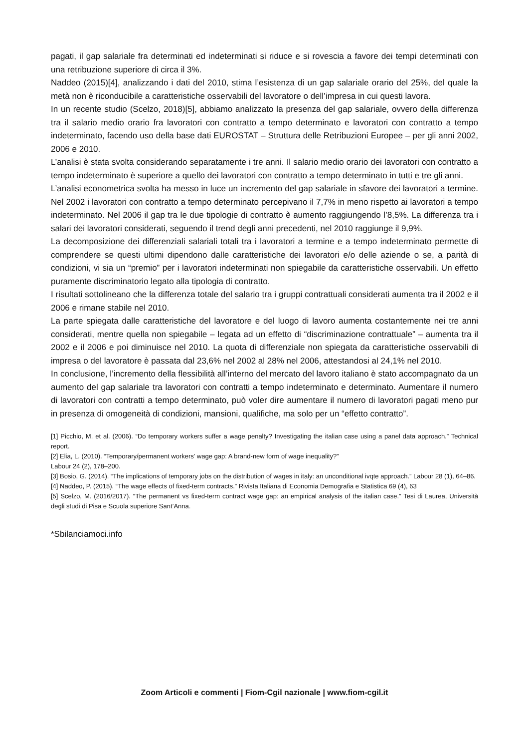pagati, il gap salariale fra determinati ed indeterminati si riduce e si rovescia a favore dei tempi determinati con una retribuzione superiore di circa il 3%.
Naddeo (2015)[4], analizzando i dati del 2010, stima l’esistenza di un gap salariale orario del 25%, del quale la metà non è riconducibile a caratteristiche osservabili del lavoratore o dell’impresa in cui questi lavora.
In un recente studio (Scelzo, 2018)[5], abbiamo analizzato la presenza del gap salariale, ovvero della differenza tra il salario medio orario fra lavoratori con contratto a tempo determinato e lavoratori con contratto a tempo indeterminato, facendo uso della base dati EUROSTAT – Struttura delle Retribuzioni Europee – per gli anni 2002, 2006 e 2010.
L’analisi è stata svolta considerando separatamente i tre anni. Il salario medio orario dei lavoratori con contratto a tempo indeterminato è superiore a quello dei lavoratori con contratto a tempo determinato in tutti e tre gli anni.
L’analisi econometrica svolta ha messo in luce un incremento del gap salariale in sfavore dei lavoratori a termine. Nel 2002 i lavoratori con contratto a tempo determinato percepivano il 7,7% in meno rispetto ai lavoratori a tempo indeterminato. Nel 2006 il gap tra le due tipologie di contratto è aumento raggiungendo l’8,5%. La differenza tra i salari dei lavoratori considerati, seguendo il trend degli anni precedenti, nel 2010 raggiunge il 9,9%.
La decomposizione dei differenziali salariali totali tra i lavoratori a termine e a tempo indeterminato permette di comprendere se questi ultimi dipendono dalle caratteristiche dei lavoratori e/o delle aziende o se, a parità di condizioni, vi sia un “premio” per i lavoratori indeterminati non spiegabile da caratteristiche osservabili. Un effetto puramente discriminatorio legato alla tipologia di contratto.
I risultati sottolineano che la differenza totale del salario tra i gruppi contrattuali considerati aumenta tra il 2002 e il 2006 e rimane stabile nel 2010.
La parte spiegata dalle caratteristiche del lavoratore e del luogo di lavoro aumenta costantemente nei tre anni considerati, mentre quella non spiegabile – legata ad un effetto di “discriminazione contrattuale” – aumenta tra il 2002 e il 2006 e poi diminuisce nel 2010. La quota di differenziale non spiegata da caratteristiche osservabili di impresa o del lavoratore è passata dal 23,6% nel 2002 al 28% nel 2006, attestandosi al 24,1% nel 2010.
In conclusione, l’incremento della flessibilità all’interno del mercato del lavoro italiano è stato accompagnato da un aumento del gap salariale tra lavoratori con contratti a tempo indeterminato e determinato. Aumentare il numero di lavoratori con contratti a tempo determinato, può voler dire aumentare il numero di lavoratori pagati meno pur in presenza di omogeneità di condizioni, mansioni, qualifiche, ma solo per un “effetto contratto”.
[1] Picchio, M. et al. (2006). “Do temporary workers suffer a wage penalty? Investigating the italian case using a panel data approach.” Technical report.
[2] Elia, L. (2010). “Temporary/permanent workers’ wage gap: A brand-new form of wage inequality?”
Labour 24 (2), 178–200.
[3] Bosio, G. (2014). “The implications of temporary jobs on the distribution of wages in italy: an unconditional ivqte approach.” Labour 28 (1), 64–86.
[4] Naddeo, P. (2015). “The wage effects of fixed-term contracts.” Rivista Italiana di Economia Demografia e Statistica 69 (4), 63
[5] Scelzo, M. (2016/2017). “The permanent vs fixed-term contract wage gap: an empirical analysis of the italian case.” Tesi di Laurea, Università degli studi di Pisa e Scuola superiore Sant’Anna.
*Sbilanciamoci.info
Zoom Articoli e commenti | Fiom-Cgil nazionale | www.fiom-cgil.it